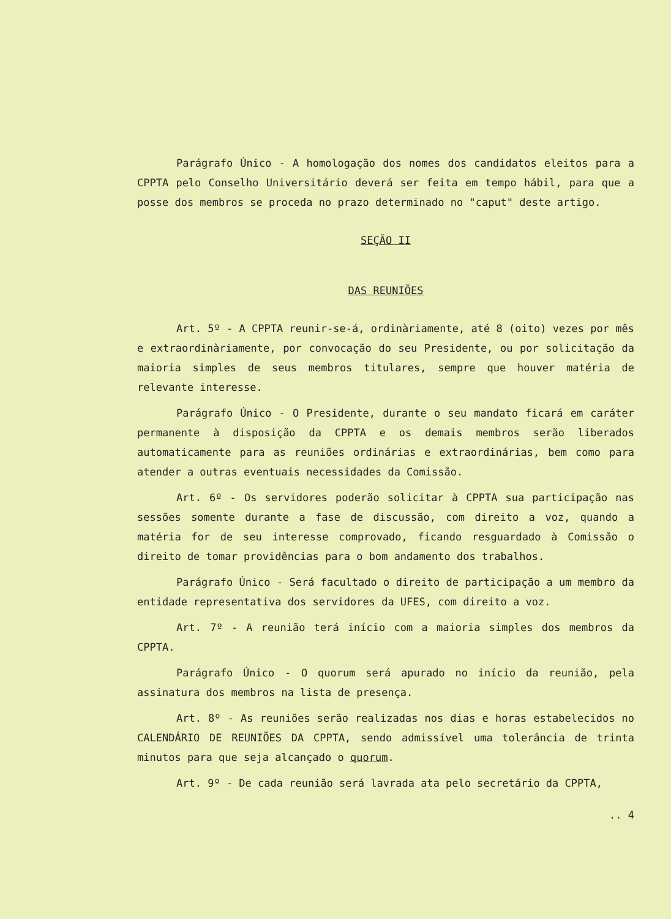Parágrafo Único - A homologação dos nomes dos candidatos eleitos para a CPPTA pelo Conselho Universitário deverá ser feita em tempo hábil, para que a posse dos membros se proceda no prazo determinado no "caput" deste artigo.
SEÇÃO II
DAS REUNIÕES
Art. 5º - A CPPTA reunir-se-á, ordinàriamente, até 8 (oito) vezes por mês e extraordinàriamente, por convocação do seu Presidente, ou por solicitação da maioria simples de seus membros titulares, sempre que houver matéria de relevante interesse.
Parágrafo Único - O Presidente, durante o seu mandato ficará em caráter permanente à disposição da CPPTA e os demais membros serão liberados automaticamente para as reuniões ordinárias e extraordinárias, bem como para atender a outras eventuais necessidades da Comissão.
Art. 6º - Os servidores poderão solicitar à CPPTA sua participação nas sessões somente durante a fase de discussão, com direito a voz, quando a matéria for de seu interesse comprovado, ficando resguardado à Comissão o direito de tomar providências para o bom andamento dos trabalhos.
Parágrafo Único - Será facultado o direito de participação a um membro da entidade representativa dos servidores da UFES, com direito a voz.
Art. 7º - A reunião terá início com a maioria simples dos membros da CPPTA.
Parágrafo Único - O quorum será apurado no início da reunião, pela assinatura dos membros na lista de presença.
Art. 8º - As reuniões serão realizadas nos dias e horas estabelecidos no CALENDÁRIO DE REUNIÕES DA CPPTA, sendo admissível uma tolerância de trinta minutos para que seja alcançado o quorum.
Art. 9º - De cada reunião será lavrada ata pelo secretário da CPPTA,
.. 4